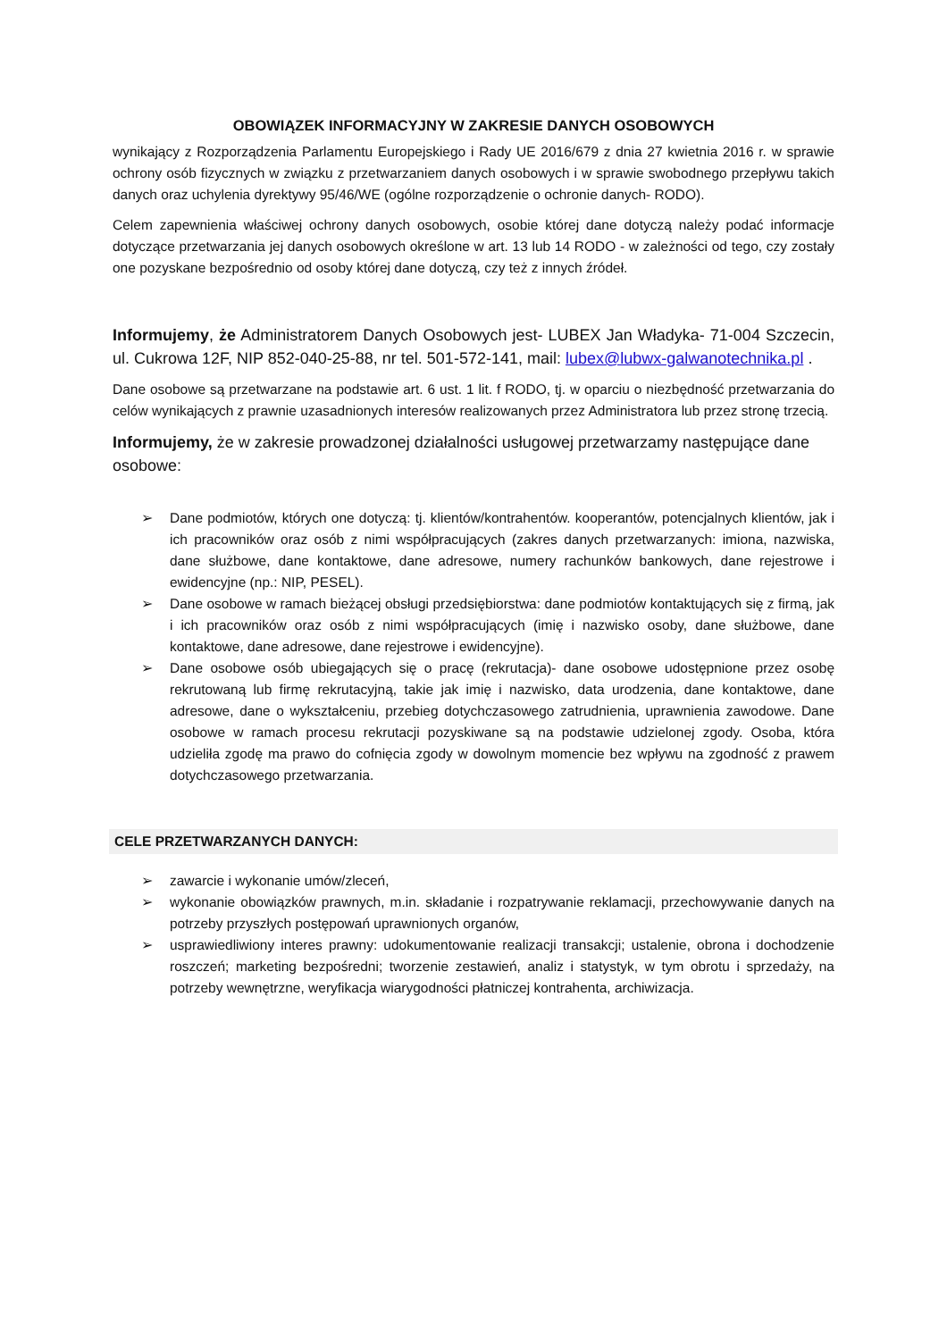OBOWIĄZEK INFORMACYJNY W ZAKRESIE DANYCH OSOBOWYCH
wynikający z Rozporządzenia Parlamentu Europejskiego i Rady UE 2016/679 z dnia 27 kwietnia 2016 r. w sprawie ochrony osób fizycznych w związku z przetwarzaniem danych osobowych i w sprawie swobodnego przepływu takich danych oraz uchylenia dyrektywy 95/46/WE (ogólne rozporządzenie o ochronie danych- RODO).
Celem zapewnienia właściwej ochrony danych osobowych, osobie której dane dotyczą należy podać informacje dotyczące przetwarzania jej danych osobowych określone w art. 13 lub 14 RODO - w zależności od tego, czy zostały one pozyskane bezpośrednio od osoby której dane dotyczą, czy też z innych źródeł.
Informujemy, że Administratorem Danych Osobowych jest- LUBEX Jan Władyka- 71-004 Szczecin, ul. Cukrowa 12F, NIP 852-040-25-88, nr tel. 501-572-141, mail: lubex@lubwx-galwanotechnika.pl .
Dane osobowe są przetwarzane na podstawie art. 6 ust. 1 lit. f RODO, tj. w oparciu o niezbędność przetwarzania do celów wynikających z prawnie uzasadnionych interesów realizowanych przez Administratora lub przez stronę trzecią.
Informujemy, że w zakresie prowadzonej działalności usługowej przetwarzamy następujące dane osobowe:
➢ Dane podmiotów, których one dotyczą: tj. klientów/kontrahentów. kooperantów, potencjalnych klientów, jak i ich pracowników oraz osób z nimi współpracujących (zakres danych przetwarzanych: imiona, nazwiska, dane służbowe, dane kontaktowe, dane adresowe, numery rachunków bankowych, dane rejestrowe i ewidencyjne (np.: NIP, PESEL).
➢ Dane osobowe w ramach bieżącej obsługi przedsiębiorstwa: dane podmiotów kontaktujących się z firmą, jak i ich pracowników oraz osób z nimi współpracujących (imię i nazwisko osoby, dane służbowe, dane kontaktowe, dane adresowe, dane rejestrowe i ewidencyjne).
➢ Dane osobowe osób ubiegających się o pracę (rekrutacja)- dane osobowe udostępnione przez osobę rekrutowaną lub firmę rekrutacyjną, takie jak imię i nazwisko, data urodzenia, dane kontaktowe, dane adresowe, dane o wykształceniu, przebieg dotychczasowego zatrudnienia, uprawnienia zawodowe. Dane osobowe w ramach procesu rekrutacji pozyskiwane są na podstawie udzielonej zgody. Osoba, która udzieliła zgodę ma prawo do cofnięcia zgody w dowolnym momencie bez wpływu na zgodność z prawem dotychczasowego przetwarzania.
CELE PRZETWARZANYCH DANYCH:
➢ zawarcie i wykonanie umów/zleceń,
➢ wykonanie obowiązków prawnych, m.in. składanie i rozpatrywanie reklamacji, przechowywanie danych na potrzeby przyszłych postępowań uprawnionych organów,
➢ usprawiedliwiony interes prawny: udokumentowanie realizacji transakcji; ustalenie, obrona i dochodzenie roszczeń; marketing bezpośredni; tworzenie zestawień, analiz i statystyk, w tym obrotu i sprzedaży, na potrzeby wewnętrzne, weryfikacja wiarygodności płatniczej kontrahenta, archiwizacja.